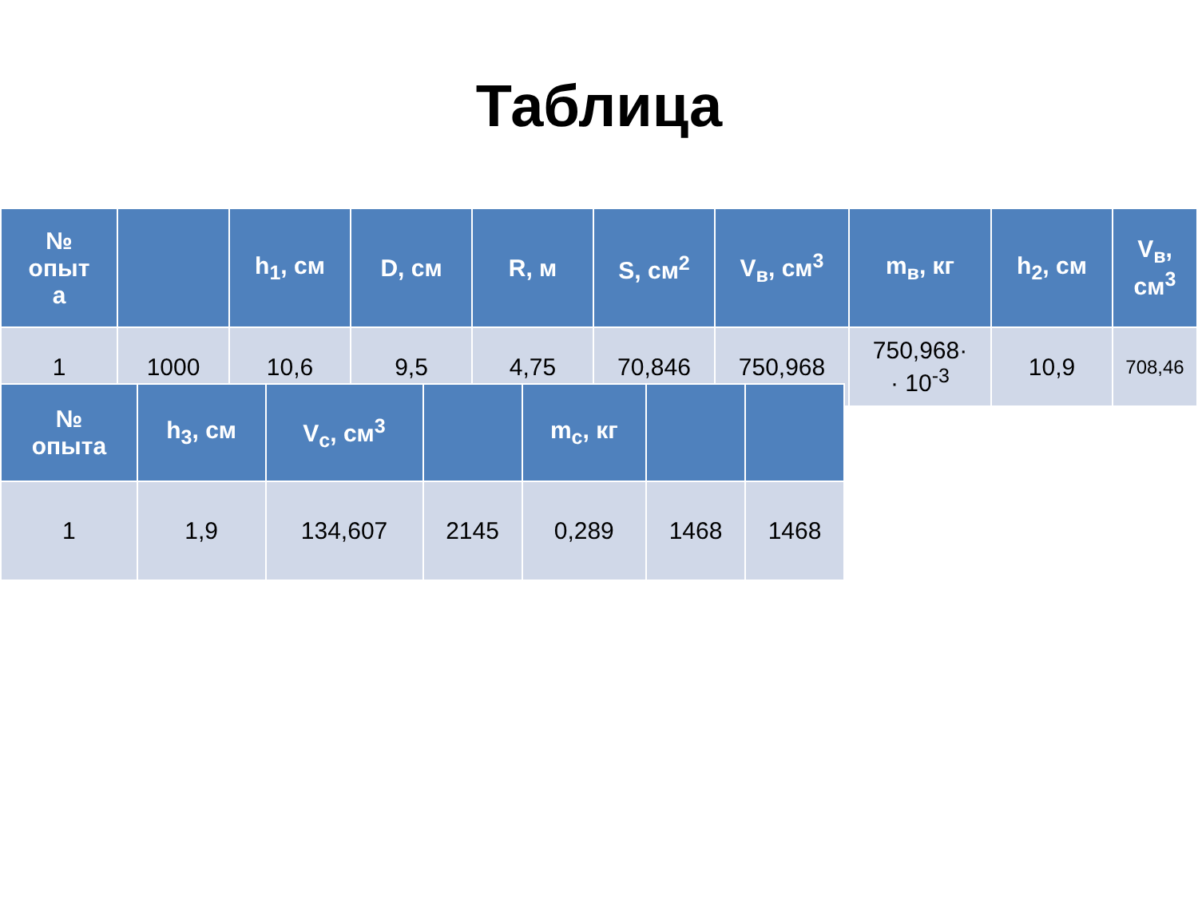Таблица
| № опыт а | | h<sub>1</sub>, см | D, см | R, м | S, см<sup>2</sup> | V<sub>в</sub>, см<sup>3</sup> | m<sub>в</sub>, кг | h<sub>2</sub>, см | V<sub>в</sub>, см<sup>3</sup> |
| --- | --- | --- | --- | --- | --- | --- | --- | --- | --- |
| 1 | 1000 | 10,6 | 9,5 | 4,75 | 70,846 | 750,968 | 750,968· · 10<sup>-3</sup> | 10,9 | 708,46 |
| № опыта | h<sub>3</sub>, см | V<sub>с</sub>, см<sup>3</sup> | | m<sub>с</sub>, кг | | |
| --- | --- | --- | --- | --- | --- | --- |
| 1 | 1,9 | 134,607 | 2145 | 0,289 | 1468 | 1468 |